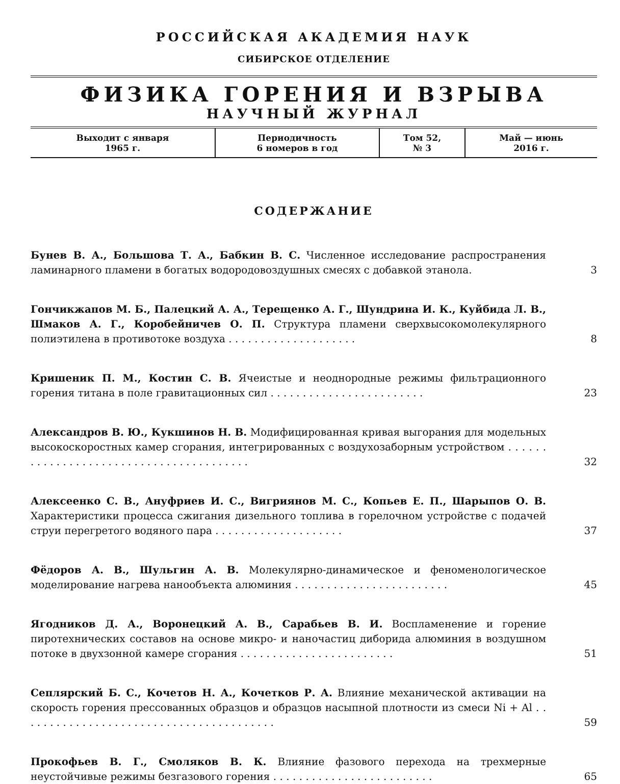РОССИЙСКАЯ АКАДЕМИЯ НАУК
СИБИРСКОЕ ОТДЕЛЕНИЕ
ФИЗИКА ГОРЕНИЯ И ВЗРЫВА
НАУЧНЫЙ ЖУРНАЛ
| Выходит с января 1965 г. | Периодичность 6 номеров в год | Том 52, № 3 | Май — июнь 2016 г. |
СОДЕРЖАНИЕ
Бунев В. А., Большова Т. А., Бабкин В. С. Численное исследование распространения ламинарного пламени в богатых водородовоздушных смесях с добавкой этанола.
3
Гончикжапов М. Б., Палецкий А. А., Терещенко А. Г., Шундрина И. К., Куйбида Л. В., Шмаков А. Г., Коробейничев О. П. Структура пламени сверхвысокомолекулярного полиэтилена в противотоке воздуха . . . . . . . . . . . . . . . . . . . .
8
Кришеник П. М., Костин С. В. Ячеистые и неоднородные режимы фильтрационного горения титана в поле гравитационных сил . . . . . . . . . . . . . . . . . . . . . . . .
23
Александров В. Ю., Кукшинов Н. В. Модифицированная кривая выгорания для модельных высокоскоростных камер сгорания, интегрированных с воздухозаборным устройством . . . . . . . . . . . . . . . . . . . . . . . . . . . . . . . . . . . . . . . .
32
Алексеенко С. В., Ануфриев И. С., Вигриянов М. С., Копьев Е. П., Шарыпов О. В. Характеристики процесса сжигания дизельного топлива в горелочном устройстве с подачей струи перегретого водяного пара . . . . . . . . . . . . . . . . . . . .
37
Фёдоров А. В., Шульгин А. В. Молекулярно-динамическое и феноменологическое моделирование нагрева нанообъекта алюминия . . . . . . . . . . . . . . . . . . . . . . . .
45
Ягодников Д. А., Воронецкий А. В., Сарабьев В. И. Воспламенение и горение пиротехнических составов на основе микро- и наночастиц диборида алюминия в воздушном потоке в двухзонной камере сгорания . . . . . . . . . . . . . . . . . . . . . . . .
51
Сеплярский Б. С., Кочетов Н. А., Кочетков Р. А. Влияние механической активации на скорость горения прессованных образцов и образцов насыпной плотности из смеси Ni + Al . . . . . . . . . . . . . . . . . . . . . . . . . . . . . . . . . . . . . . . .
59
Прокофьев В. Г., Смоляков В. К. Влияние фазового перехода на трехмерные неустойчивые режимы безгазового горения . . . . . . . . . . . . . . . . . . . . . . . . .
65